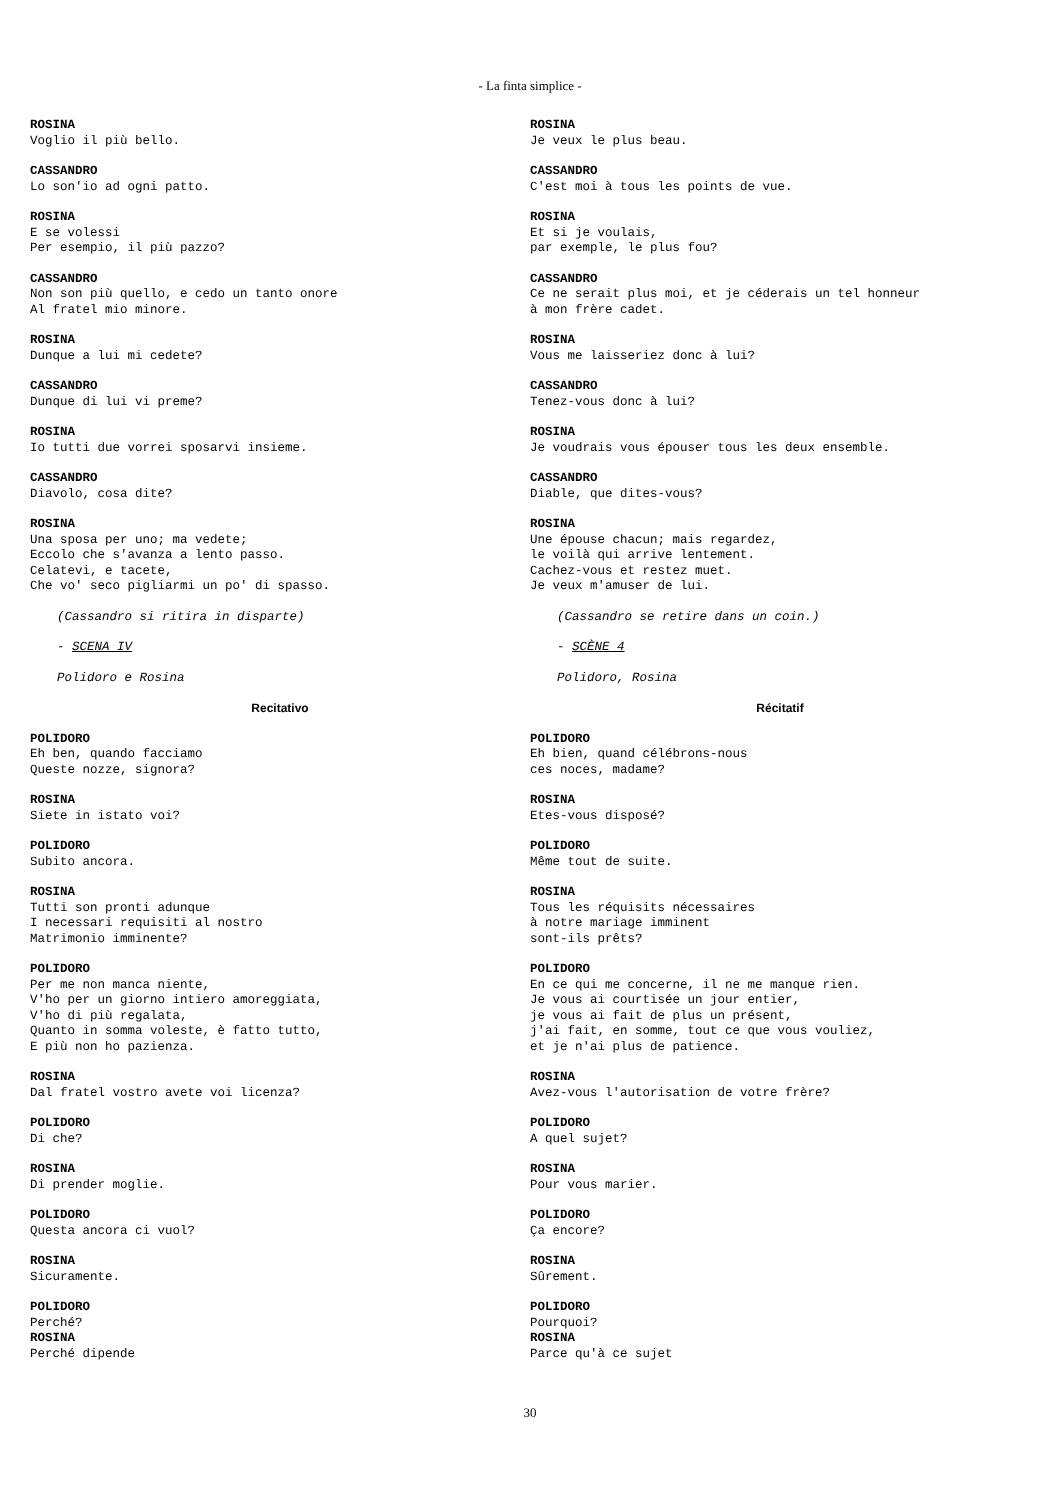- La finta simplice -
ROSINA
Voglio il più bello.
CASSANDRO
Lo son'io ad ogni patto.
ROSINA
E se volessi
Per esempio, il più pazzo?
CASSANDRO
Non son più quello, e cedo un tanto onore
Al fratel mio minore.
ROSINA
Dunque a lui mi cedete?
CASSANDRO
Dunque di lui vi preme?
ROSINA
Io tutti due vorrei sposarvi insieme.
CASSANDRO
Diavolo, cosa dite?
ROSINA
Una sposa per uno; ma vedete;
Eccolo che s'avanza a lento passo.
Celatevi, e tacete,
Che vo' seco pigliarmi un po' di spasso.
(Cassandro si ritira in disparte)
- SCENA IV
Polidoro e Rosina
Recitativo
POLIDORO
Eh ben, quando facciamo
Queste nozze, signora?
ROSINA
Siete in istato voi?
POLIDORO
Subito ancora.
ROSINA
Tutti son pronti adunque
I necessari requisiti al nostro
Matrimonio imminente?
POLIDORO
Per me non manca niente,
V'ho per un giorno intiero amoreggiata,
V'ho di più regalata,
Quanto in somma voleste, è fatto tutto,
E più non ho pazienza.
ROSINA
Dal fratel vostro avete voi licenza?
POLIDORO
Di che?
ROSINA
Di prender moglie.
POLIDORO
Questa ancora ci vuol?
ROSINA
Sicuramente.
POLIDORO
Perché?
ROSINA
Perché dipende
ROSINA
Je veux le plus beau.
CASSANDRO
C'est moi à tous les points de vue.
ROSINA
Et si je voulais,
par exemple, le plus fou?
CASSANDRO
Ce ne serait plus moi, et je céderais un tel honneur
à mon frère cadet.
ROSINA
Vous me laisseriez donc à lui?
CASSANDRO
Tenez-vous donc à lui?
ROSINA
Je voudrais vous épouser tous les deux ensemble.
CASSANDRO
Diable, que dites-vous?
ROSINA
Une épouse chacun; mais regardez,
le voilà qui arrive lentement.
Cachez-vous et restez muet.
Je veux m'amuser de lui.
(Cassandro se retire dans un coin.)
- SCÈNE 4
Polidoro, Rosina
Récitatif
POLIDORO
Eh bien, quand célébrons-nous
ces noces, madame?
ROSINA
Etes-vous disposé?
POLIDORO
Même tout de suite.
ROSINA
Tous les réquisits nécessaires
à notre mariage imminent
sont-ils prêts?
POLIDORO
En ce qui me concerne, il ne me manque rien.
Je vous ai courtisée un jour entier,
je vous ai fait de plus un présent,
j'ai fait, en somme, tout ce que vous vouliez,
et je n'ai plus de patience.
ROSINA
Avez-vous l'autorisation de votre frère?
POLIDORO
A quel sujet?
ROSINA
Pour vous marier.
POLIDORO
Ça encore?
ROSINA
Sûrement.
POLIDORO
Pourquoi?
ROSINA
Parce qu'à ce sujet
30